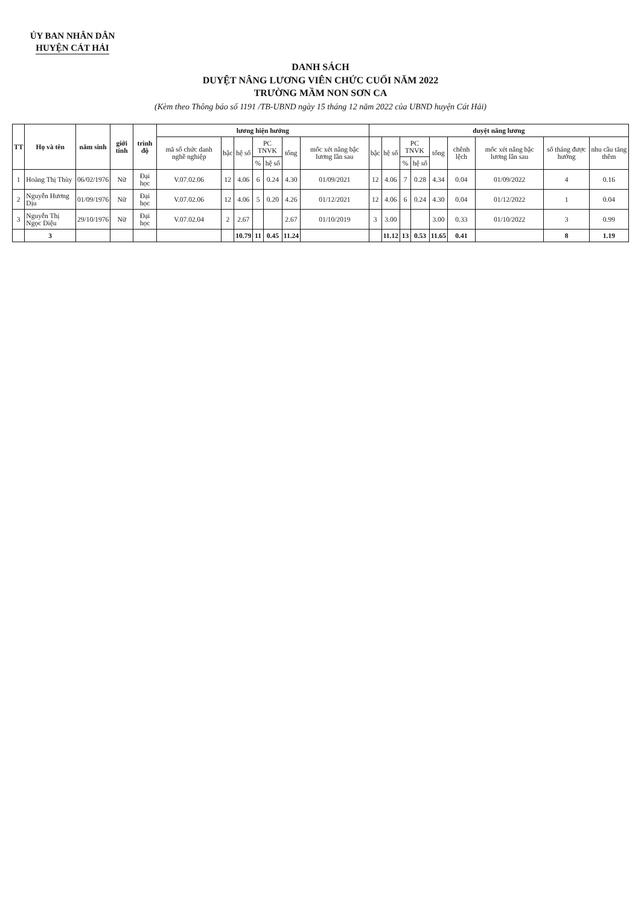ỦY BAN NHÂN DÂN
HUYỆN CÁT HẢI
DANH SÁCH
DUYỆT NÂNG LƯƠNG VIÊN CHỨC CUỐI NĂM 2022
TRƯỜNG MẦM NON SƠN CA
(Kèm theo Thông báo số 1191 /TB-UBND ngày 15 tháng 12 năm 2022 của UBND huyện Cát Hải)
| TT | Họ và tên | năm sinh | giới tính | trình độ | lương hiện hưởng | | | | | | | duyệt nâng lương | | | | | | | | |
| --- | --- | --- | --- | --- | --- | --- | --- | --- | --- | --- | --- | --- | --- | --- | --- | --- | --- | --- | --- | --- |
| | | | | | mã số chức danh nghề nghiệp | bậc | hệ số | PC TNVK | | tổng | mốc xét nâng bậc lương lần sau | bậc | hệ số | PC TNVK | | tổng | chênh lệch | mốc xét nâng bậc lương lần sau | số tháng được hưởng | nhu cầu tăng thêm |
| | | | | | | | | % | hệ số | | | | | % | hệ số | | | | | |
| 1 | Hoàng Thị Thùy | 06/02/1976 | Nữ | Đại học | V.07.02.06 | 12 | 4.06 | 6 | 0.24 | 4.30 | 01/09/2021 | 12 | 4.06 | 7 | 0.28 | 4.34 | 0.04 | 01/09/2022 | 4 | 0.16 |
| 2 | Nguyễn Hương Dịu | 01/09/1976 | Nữ | Đại học | V.07.02.06 | 12 | 4.06 | 5 | 0.20 | 4.26 | 01/12/2021 | 12 | 4.06 | 6 | 0.24 | 4.30 | 0.04 | 01/12/2022 | 1 | 0.04 |
| 3 | Nguyễn Thị Ngọc Diệu | 29/10/1976 | Nữ | Đại học | V.07.02.04 | 2 | 2.67 | | | 2.67 | 01/10/2019 | 3 | 3.00 | | | 3.00 | 0.33 | 01/10/2022 | 3 | 0.99 |
| | 3 | | | | | | 10.79 | 11 | 0.45 | 11.24 | | | 11.12 | 13 | 0.53 | 11.65 | 0.41 | | 8 | 1.19 |